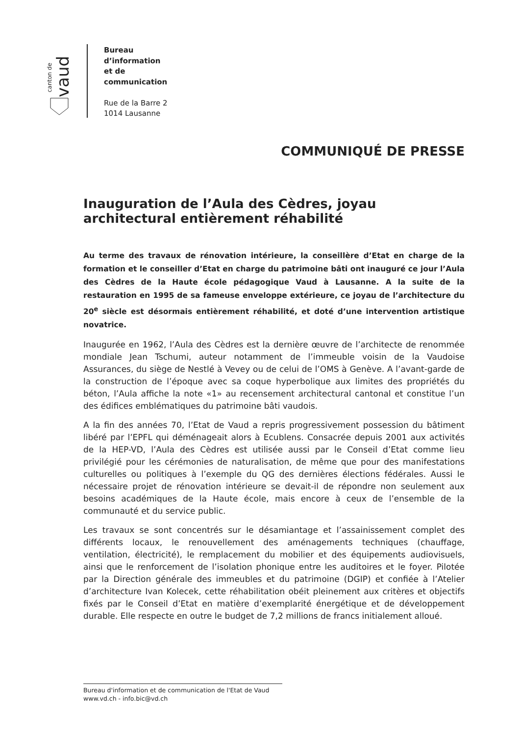canton de
vaud
Bureau
d’information
et de
communication
Rue de la Barre 2
1014 Lausanne
COMMUNIQUÉ DE PRESSE
Inauguration de l’Aula des Cèdres, joyau architectural entièrement réhabilité
Au terme des travaux de rénovation intérieure, la conseillère d’Etat en charge de la formation et le conseiller d’Etat en charge du patrimoine bâti ont inauguré ce jour l’Aula des Cèdres de la Haute école pédagogique Vaud à Lausanne. A la suite de la restauration en 1995 de sa fameuse enveloppe extérieure, ce joyau de l’architecture du 20<sup>e</sup> siècle est désormais entièrement réhabilité, et doté d’une intervention artistique novatrice.
Inaugurée en 1962, l’Aula des Cèdres est la dernière œuvre de l’architecte de renommée mondiale Jean Tschumi, auteur notamment de l’immeuble voisin de la Vaudoise Assurances, du siège de Nestlé à Vevey ou de celui de l’OMS à Genève. A l’avant-garde de la construction de l’époque avec sa coque hyperbolique aux limites des propriétés du béton, l’Aula affiche la note «1» au recensement architectural cantonal et constitue l’un des édifices emblématiques du patrimoine bâti vaudois.
A la fin des années 70, l’Etat de Vaud a repris progressivement possession du bâtiment libéré par l’EPFL qui déménageait alors à Ecublens. Consacrée depuis 2001 aux activités de la HEP-VD, l’Aula des Cèdres est utilisée aussi par le Conseil d’Etat comme lieu privilégié pour les cérémonies de naturalisation, de même que pour des manifestations culturelles ou politiques à l’exemple du QG des dernières élections fédérales. Aussi le nécessaire projet de rénovation intérieure se devait-il de répondre non seulement aux besoins académiques de la Haute école, mais encore à ceux de l’ensemble de la communauté et du service public.
Les travaux se sont concentrés sur le désamiantage et l’assainissement complet des différents locaux, le renouvellement des aménagements techniques (chauffage, ventilation, électricité), le remplacement du mobilier et des équipements audiovisuels, ainsi que le renforcement de l’isolation phonique entre les auditoires et le foyer. Pilotée par la Direction générale des immeubles et du patrimoine (DGIP) et confiée à l’Atelier d’architecture Ivan Kolecek, cette réhabilitation obéit pleinement aux critères et objectifs fixés par le Conseil d’Etat en matière d’exemplarité énergétique et de développement durable. Elle respecte en outre le budget de 7,2 millions de francs initialement alloué.
Bureau d'information et de communication de l'Etat de Vaud
www.vd.ch - info.bic@vd.ch